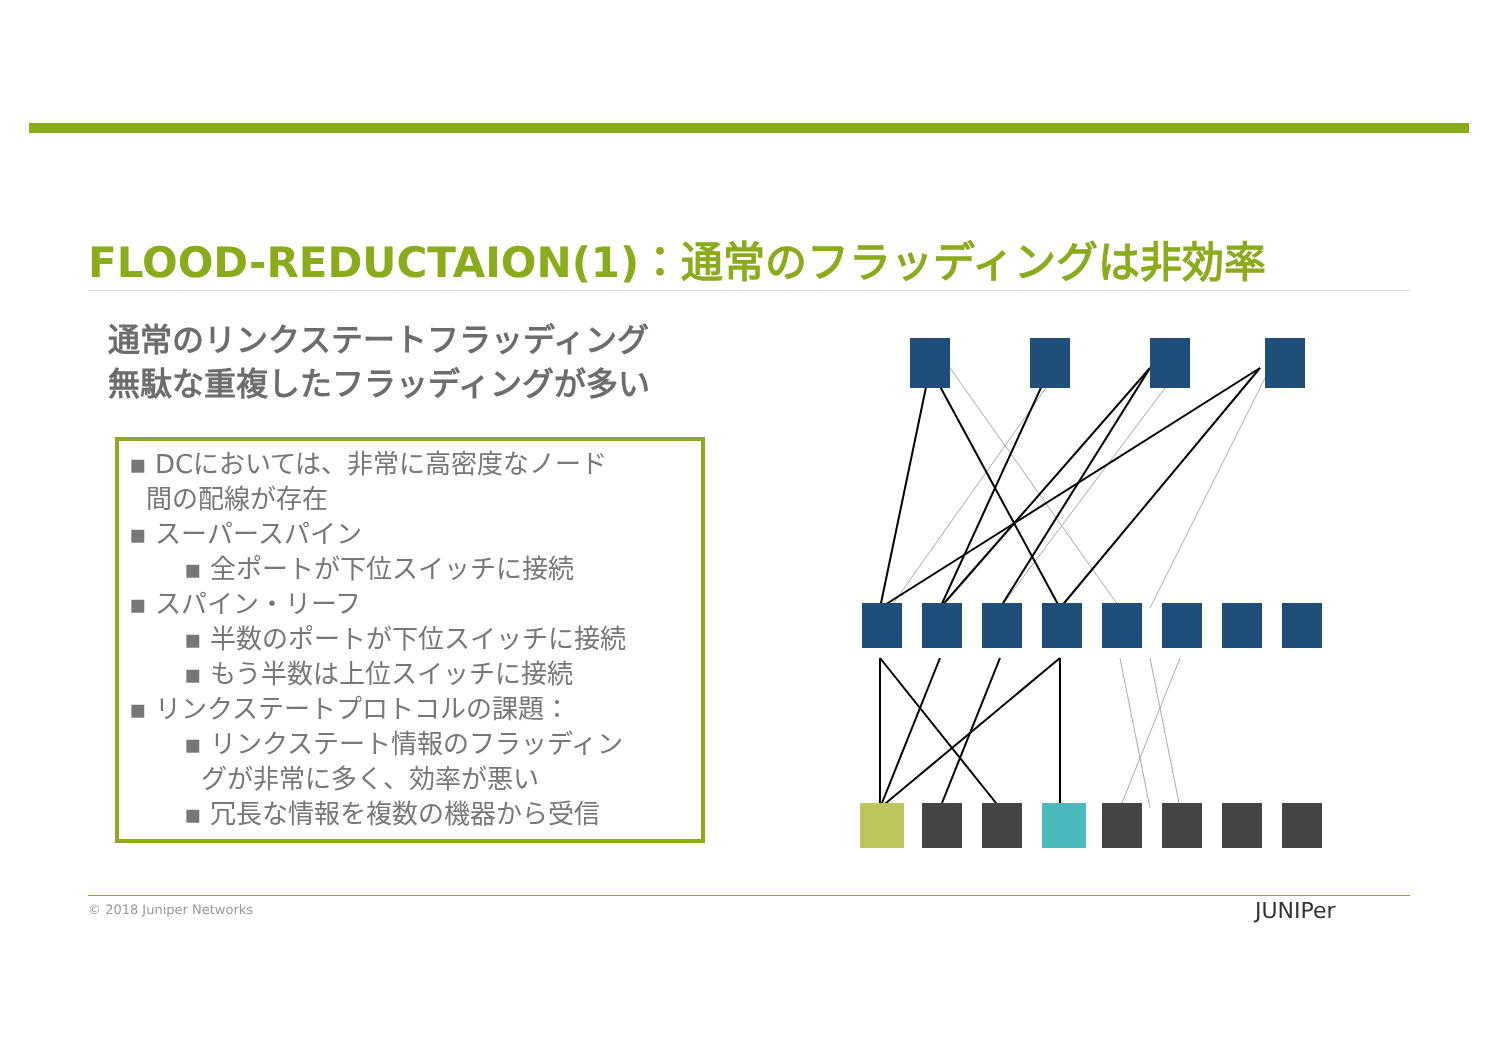FLOOD-REDUCTAION(1)：通常のフラッディングは非効率
通常のリンクステートフラッディング
無駄な重複したフラッディングが多い
▪ DCにおいては、非常に高密度なノード
間の配線が存在
▪ スーパースパイン
▪ 全ポートが下位スイッチに接続
▪ スパイン・リーフ
▪ 半数のポートが下位スイッチに接続
▪ もう半数は上位スイッチに接続
▪ リンクステートプロトコルの課題：
▪ リンクステート情報のフラッディン
グが非常に多く、効率が悪い
▪ 冗長な情報を複数の機器から受信
© 2018 Juniper Networks JUNIPer